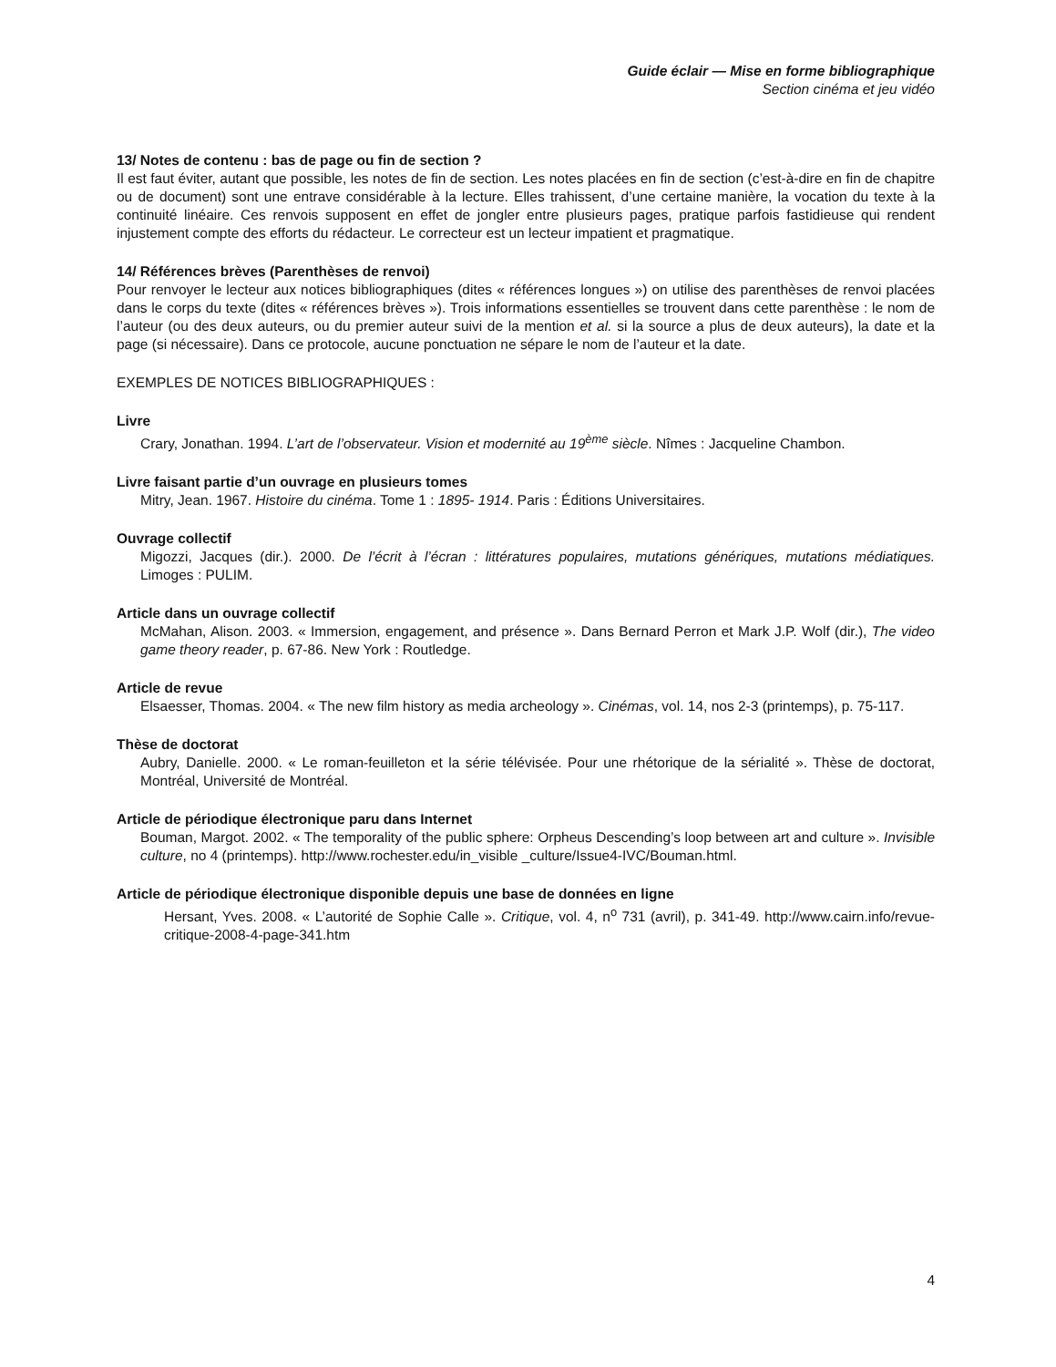Guide éclair — Mise en forme bibliographique
Section cinéma et jeu vidéo
13/ Notes de contenu : bas de page ou fin de section ?
Il est faut éviter, autant que possible, les notes de fin de section. Les notes placées en fin de section (c’est-à-dire en fin de chapitre ou de document) sont une entrave considérable à la lecture. Elles trahissent, d’une certaine manière, la vocation du texte à la continuité linéaire. Ces renvois supposent en effet de jongler entre plusieurs pages, pratique parfois fastidieuse qui rendent injustement compte des efforts du rédacteur. Le correcteur est un lecteur impatient et pragmatique.
14/ Références brèves (Parenthèses de renvoi)
Pour renvoyer le lecteur aux notices bibliographiques (dites « références longues ») on utilise des parenthèses de renvoi placées dans le corps du texte (dites « références brèves »). Trois informations essentielles se trouvent dans cette parenthèse : le nom de l’auteur (ou des deux auteurs, ou du premier auteur suivi de la mention et al. si la source a plus de deux auteurs), la date et la page (si nécessaire). Dans ce protocole, aucune ponctuation ne sépare le nom de l’auteur et la date.
EXEMPLES DE NOTICES BIBLIOGRAPHIQUES :
Livre
Crary, Jonathan. 1994. L’art de l’observateur. Vision et modernité au 19<sup>ème</sup> siècle. Nîmes : Jacqueline Chambon.
Livre faisant partie d’un ouvrage en plusieurs tomes
Mitry, Jean. 1967. Histoire du cinéma. Tome 1 : 1895- 1914. Paris : Éditions Universitaires.
Ouvrage collectif
Migozzi, Jacques (dir.). 2000. De l’écrit à l’écran : littératures populaires, mutations génériques, mutations médiatiques. Limoges : PULIM.
Article dans un ouvrage collectif
McMahan, Alison. 2003. « Immersion, engagement, and présence ». Dans Bernard Perron et Mark J.P. Wolf (dir.), The video game theory reader, p. 67-86. New York : Routledge.
Article de revue
Elsaesser, Thomas. 2004. « The new film history as media archeology ». Cinémas, vol. 14, nos 2-3 (printemps), p. 75-117.
Thèse de doctorat
Aubry, Danielle. 2000. « Le roman-feuilleton et la série télévisée. Pour une rhétorique de la sérialité ». Thèse de doctorat, Montréal, Université de Montréal.
Article de périodique électronique paru dans Internet
Bouman, Margot. 2002. « The temporality of the public sphere: Orpheus Descending’s loop between art and culture ». Invisible culture, no 4 (printemps). http://www.rochester.edu/in_visible _culture/Issue4-IVC/Bouman.html.
Article de périodique électronique disponible depuis une base de données en ligne
Hersant, Yves. 2008. « L’autorité de Sophie Calle ». Critique, vol. 4, n<sup>o</sup> 731 (avril), p. 341-49. http://www.cairn.info/revue-critique-2008-4-page-341.htm
4